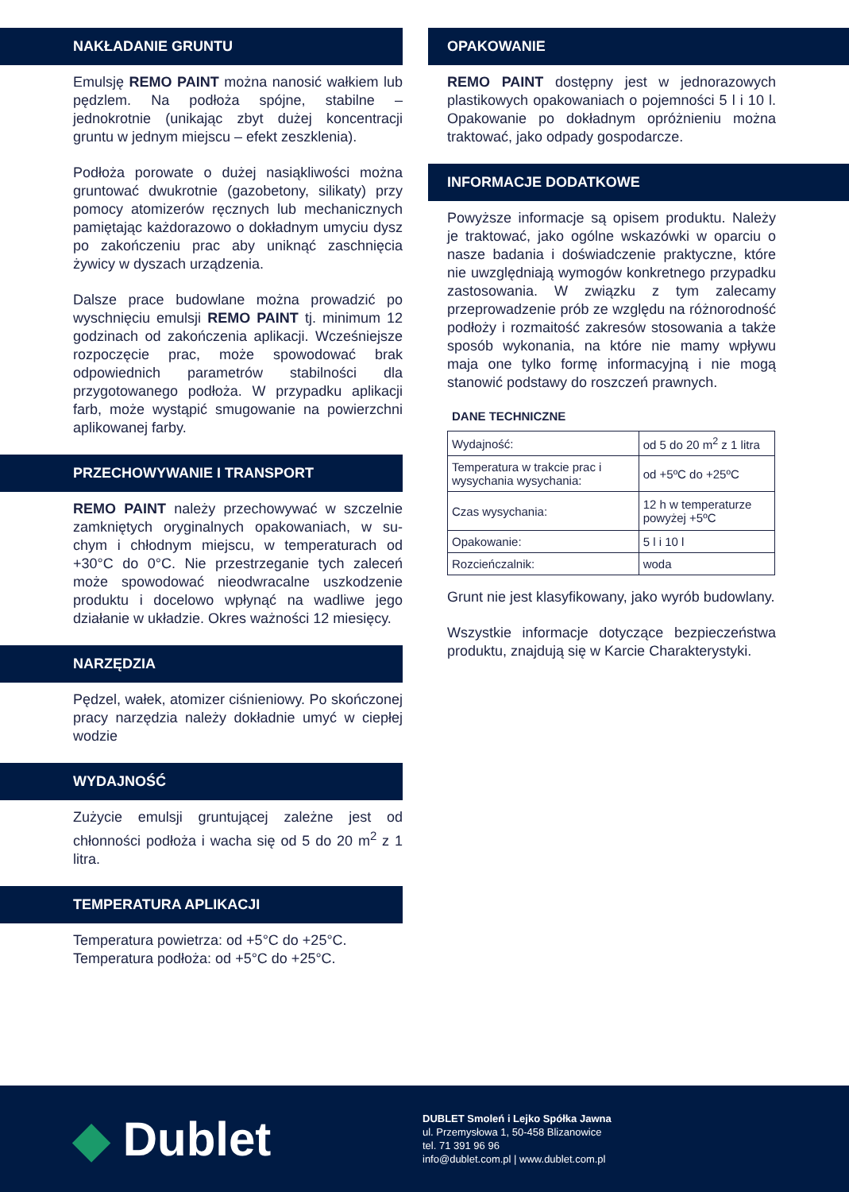NAKŁADANIE GRUNTU
Emulsję REMO PAINT można nanosić wałkiem lub pędzlem. Na podłoża spójne, stabilne – jednokrotnie (unikając zbyt dużej koncentracji gruntu w jednym miejscu – efekt zeszklenia).
Podłoża porowate o dużej nasiąkliwości można gruntować dwukrotnie (gazobetony, silikaty) przy pomocy atomizerów ręcznych lub mechanicznych pamiętając każdorazowo o dokładnym umyciu dysz po zakończeniu prac aby uniknąć zaschnięcia żywicy w dyszach urządzenia.
Dalsze prace budowlane można prowadzić po wyschnięciu emulsji REMO PAINT tj. minimum 12 godzinach od zakończenia aplikacji. Wcześniejsze rozpoczęcie prac, może spowodować brak odpowiednich parametrów stabilności dla przygotowanego podłoża. W przypadku aplikacji farb, może wystąpić smugowanie na powierzchni aplikowanej farby.
PRZECHOWYWANIE I TRANSPORT
REMO PAINT należy przechowywać w szczelnie zamkniętych oryginalnych opakowaniach, w su-chym i chłodnym miejscu, w temperaturach od +30°C do 0°C. Nie przestrzeganie tych zaleceń może spowodować nieodwracalne uszkodzenie produktu i docelowo wpłynąć na wadliwe jego działanie w układzie. Okres ważności 12 miesięcy.
NARZĘDZIA
Pędzel, wałek, atomizer ciśnieniowy. Po skończonej pracy narzędzia należy dokładnie umyć w ciepłej wodzie
WYDAJNOŚĆ
Zużycie emulsji gruntującej zależne jest od chłonności podłoża i wacha się od 5 do 20 m<sup>2</sup> z 1 litra.
TEMPERATURA APLIKACJI
Temperatura powietrza: od +5°C do +25°C.
Temperatura podłoża: od +5°C do +25°C.
OPAKOWANIE
REMO PAINT dostępny jest w jednorazowych plastikowych opakowaniach o pojemności 5 l i 10 l. Opakowanie po dokładnym opróżnieniu można traktować, jako odpady gospodarcze.
INFORMACJE DODATKOWE
Powyższe informacje są opisem produktu. Należy je traktować, jako ogólne wskazówki w oparciu o nasze badania i doświadczenie praktyczne, które nie uwzględniają wymogów konkretnego przypadku zastosowania. W związku z tym zalecamy przeprowadzenie prób ze względu na różnorodność podłoży i rozmaitość zakresów stosowania a także sposób wykonania, na które nie mamy wpływu maja one tylko formę informacyjną i nie mogą stanowić podstawy do roszczeń prawnych.
DANE TECHNICZNE
| Wydajność: | od 5 do 20 m<sup>2</sup> z 1 litra |
| Temperatura w trakcie prac i wysychania wysychania: | od +5ºC do +25ºC |
| Czas wysychania: | 12 h w temperaturze powyżej +5ºC |
| Opakowanie: | 5 l i 10 l |
| Rozcieńczalnik: | woda |
Grunt nie jest klasyfikowany, jako wyrób budowlany.
Wszystkie informacje dotyczące bezpieczeństwa produktu, znajdują się w Karcie Charakterystyki.
◆ Dublet
DUBLET Smoleń i Lejko Spółka Jawna
ul. Przemysłowa 1, 50-458 Blizanowice
tel. 71 391 96 96
info@dublet.com.pl | www.dublet.com.pl